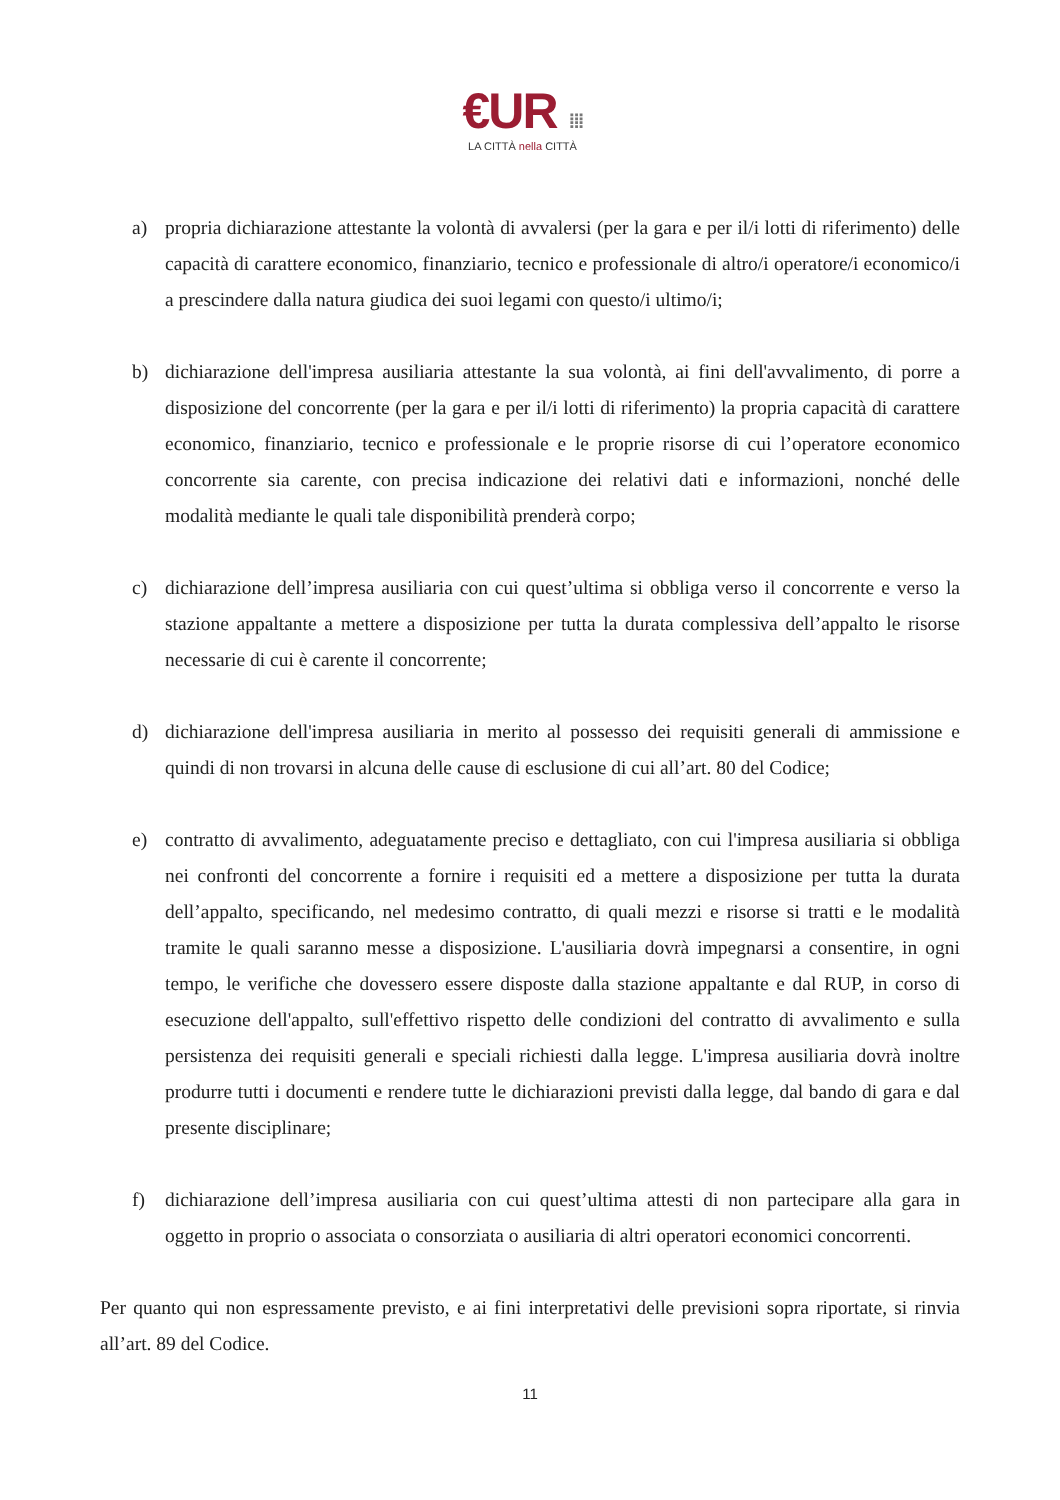€UR ⁞⁞⁞
LA CITTÀ nella CITTÀ
a) propria dichiarazione attestante la volontà di avvalersi (per la gara e per il/i lotti di riferimento) delle capacità di carattere economico, finanziario, tecnico e professionale di altro/i operatore/i economico/i a prescindere dalla natura giudica dei suoi legami con questo/i ultimo/i;
b) dichiarazione dell'impresa ausiliaria attestante la sua volontà, ai fini dell'avvalimento, di porre a disposizione del concorrente (per la gara e per il/i lotti di riferimento) la propria capacità di carattere economico, finanziario, tecnico e professionale e le proprie risorse di cui l’operatore economico concorrente sia carente, con precisa indicazione dei relativi dati e informazioni, nonché delle modalità mediante le quali tale disponibilità prenderà corpo;
c) dichiarazione dell’impresa ausiliaria con cui quest’ultima si obbliga verso il concorrente e verso la stazione appaltante a mettere a disposizione per tutta la durata complessiva dell’appalto le risorse necessarie di cui è carente il concorrente;
d) dichiarazione dell'impresa ausiliaria in merito al possesso dei requisiti generali di ammissione e quindi di non trovarsi in alcuna delle cause di esclusione di cui all’art. 80 del Codice;
e) contratto di avvalimento, adeguatamente preciso e dettagliato, con cui l'impresa ausiliaria si obbliga nei confronti del concorrente a fornire i requisiti ed a mettere a disposizione per tutta la durata dell’appalto, specificando, nel medesimo contratto, di quali mezzi e risorse si tratti e le modalità tramite le quali saranno messe a disposizione. L'ausiliaria dovrà impegnarsi a consentire, in ogni tempo, le verifiche che dovessero essere disposte dalla stazione appaltante e dal RUP, in corso di esecuzione dell'appalto, sull'effettivo rispetto delle condizioni del contratto di avvalimento e sulla persistenza dei requisiti generali e speciali richiesti dalla legge. L'impresa ausiliaria dovrà inoltre produrre tutti i documenti e rendere tutte le dichiarazioni previsti dalla legge, dal bando di gara e dal presente disciplinare;
f) dichiarazione dell’impresa ausiliaria con cui quest’ultima attesti di non partecipare alla gara in oggetto in proprio o associata o consorziata o ausiliaria di altri operatori economici concorrenti.
Per quanto qui non espressamente previsto, e ai fini interpretativi delle previsioni sopra riportate, si rinvia all’art. 89 del Codice.
11